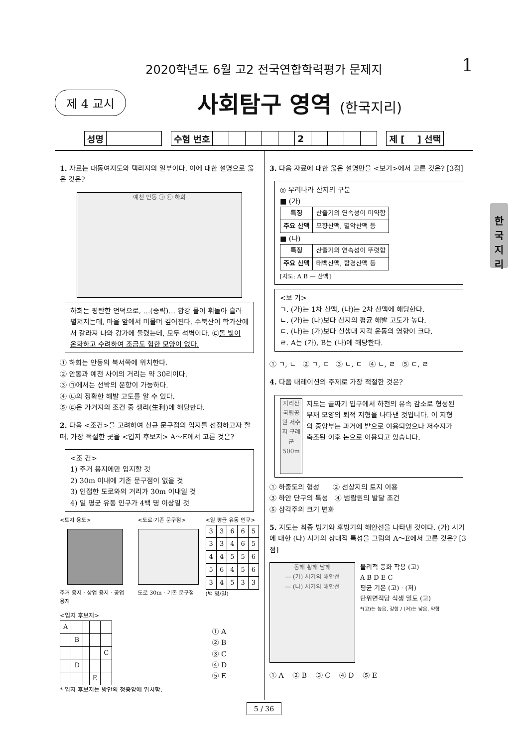2020학년도 6월 고2 전국연합학력평가 문제지 1
제 4 교시
사회탐구 영역 (한국지리)
| 성명 | |
| 수험 번호 | | | | | | 2 | | | | |
| 제 [ ] 선택 |
1. 자료는 대동여지도와 택리지의 일부이다. 이에 대한 설명으로 옳은 것은?
예천 안동 ㉠ ㉡ 하회
하회는 평탄한 언덕으로, …(중략)… 황강 물이 휘돌아 흘러 펼쳐지는데, 마을 앞에서 머물며 깊어진다. 수북산이 학가산에서 갈라져 나와 강가에 둘렸는데, 모두 석벽이다. ㉢돌 빛이 온화하고 수려하여 조금도 험한 모양이 없다.
① 하회는 안동의 북서쪽에 위치한다.
② 안동과 예천 사이의 거리는 약 30리이다.
③ ㉠에서는 선박의 운항이 가능하다.
④ ㉡의 정확한 해발 고도를 알 수 있다.
⑤ ㉢은 가거지의 조건 중 생리(生利)에 해당한다.
2. 다음 <조건>을 고려하여 신규 문구점의 입지를 선정하고자 할 때, 가장 적절한 곳을 <입지 후보지> A～E에서 고른 것은?
<조 건>
1) 주거 용지에만 입지할 것
2) 30m 이내에 기존 문구점이 없을 것
3) 인접한 도로와의 거리가 30m 이내일 것
4) 일 평균 유동 인구가 4백 명 이상일 것
<토지 용도>
주거 용지 · 상업 용지 · 공업 용지
<도로·기존 문구점>
도로 30m · 기존 문구점
<일 평균 유동 인구>
| 3 | 3 | 6 | 6 | 5 |
| 3 | 3 | 4 | 6 | 5 |
| 4 | 4 | 5 | 5 | 6 |
| 5 | 6 | 4 | 5 | 6 |
| 3 | 4 | 5 | 3 | 3 |
(백 명/일)
<입지 후보지>
| A | | | | |
| | B | | | |
| | | | | C |
| | D | | | |
| | | | E | |
* 입지 후보지는 방안의 정중앙에 위치함.
① A
② B
③ C
④ D
⑤ E
3. 다음 자료에 대한 옳은 설명만을 <보기>에서 고른 것은? [3점]
◎ 우리나라 산지의 구분
■ (가)
| 특징 | 산줄기의 연속성이 미약함 |
| 주요 산맥 | 묘향산맥, 멸악산맥 등 |
■ (나)
| 특징 | 산줄기의 연속성이 뚜렷함 |
| 주요 산맥 | 태백산맥, 함경산맥 등 |
[지도: A B — 산맥]
<보 기>
ㄱ. (가)는 1차 산맥, (나)는 2차 산맥에 해당한다.
ㄴ. (가)는 (나)보다 산지의 평균 해발 고도가 높다.
ㄷ. (나)는 (가)보다 신생대 지각 운동의 영향이 크다.
ㄹ. A는 (가), B는 (나)에 해당한다.
① ㄱ, ㄴ ② ㄱ, ㄷ ③ ㄴ, ㄷ ④ ㄴ, ㄹ ⑤ ㄷ, ㄹ
4. 다음 내레이션의 주제로 가장 적절한 것은?
지리산 국립공원 저수지 구례군 500m
지도는 골짜기 입구에서 하천의 유속 감소로 형성된 부채 모양의 퇴적 지형을 나타낸 것입니다. 이 지형의 중앙부는 과거에 밭으로 이용되었으나 저수지가 축조된 이후 논으로 이용되고 있습니다.
① 하중도의 형성 ② 선상지의 토지 이용
③ 하안 단구의 특성 ④ 범람원의 발달 조건
⑤ 삼각주의 크기 변화
5. 지도는 최종 빙기와 후빙기의 해안선을 나타낸 것이다. (가) 시기에 대한 (나) 시기의 상대적 특성을 그림의 A～E에서 고른 것은? [3점]
동해 황해 남해
--- (가) 시기의 해안선
— (나) 시기의 해안선
물리적 풍화 작용 (고)
A B D E C
평균 기온 (고) · (저)
단위면적당 식생 밀도 (고)
*(고)는 높음, 강함 / (저)는 낮음, 약함
① A ② B ③ C ④ D ⑤ E
5 / 36
한
국
지
리